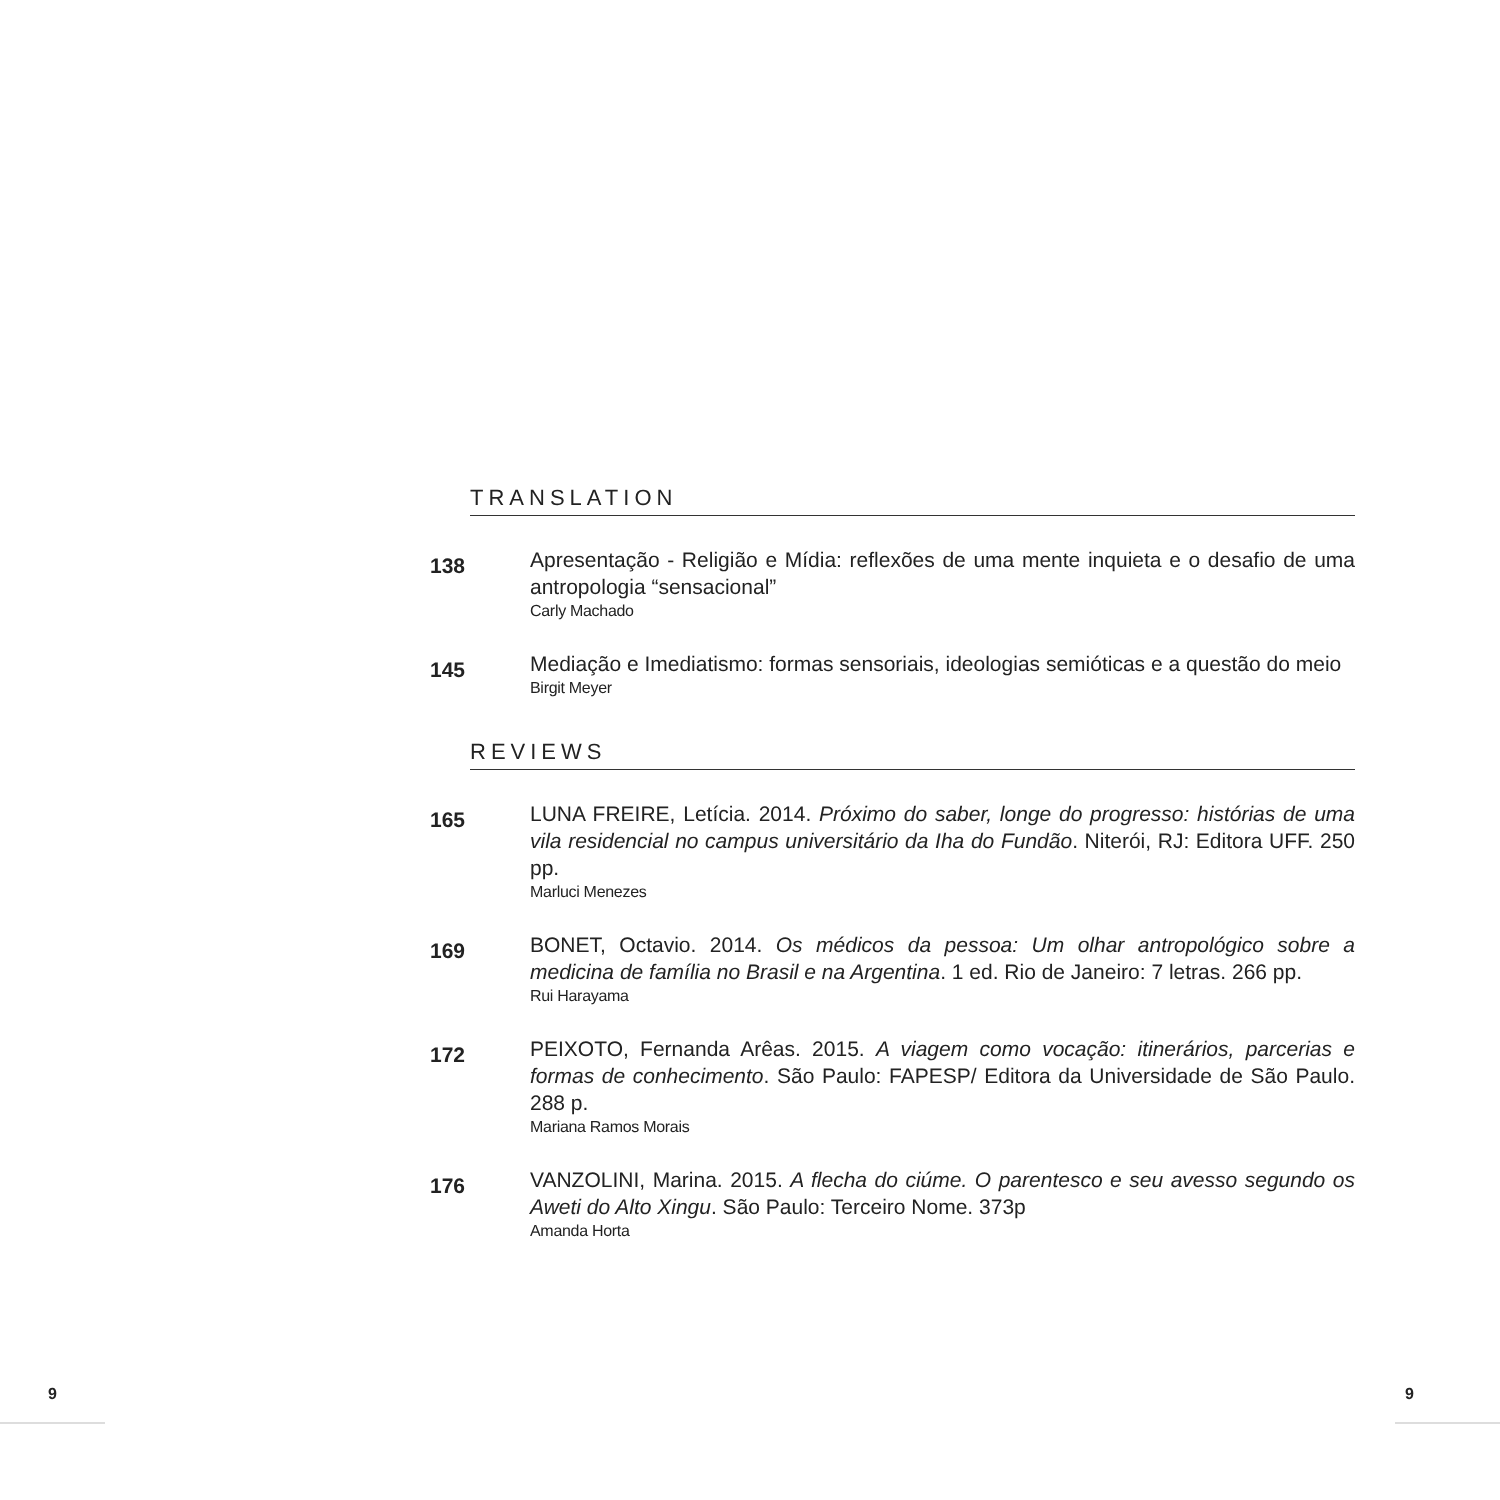TRANSLATION
138
Apresentação - Religião e Mídia: reflexões de uma mente inquieta e o desafio de uma antropologia “sensacional”
Carly Machado
145
Mediação e Imediatismo: formas sensoriais, ideologias semióticas e a questão do meio
Birgit Meyer
REVIEWS
165
LUNA FREIRE, Letícia. 2014. Próximo do saber, longe do progresso: histórias de uma vila residencial no campus universitário da Iha do Fundão. Niterói, RJ: Editora UFF. 250 pp.
Marluci Menezes
169
BONET, Octavio. 2014. Os médicos da pessoa: Um olhar antropológico sobre a medicina de família no Brasil e na Argentina. 1 ed. Rio de Janeiro: 7 letras. 266 pp.
Rui Harayama
172
PEIXOTO, Fernanda Arêas. 2015. A viagem como vocação: itinerários, parcerias e formas de conhecimento. São Paulo: FAPESP/ Editora da Universidade de São Paulo. 288 p.
Mariana Ramos Morais
176
VANZOLINI, Marina. 2015. A flecha do ciúme. O parentesco e seu avesso segundo os Aweti do Alto Xingu. São Paulo: Terceiro Nome. 373p
Amanda Horta
9 9